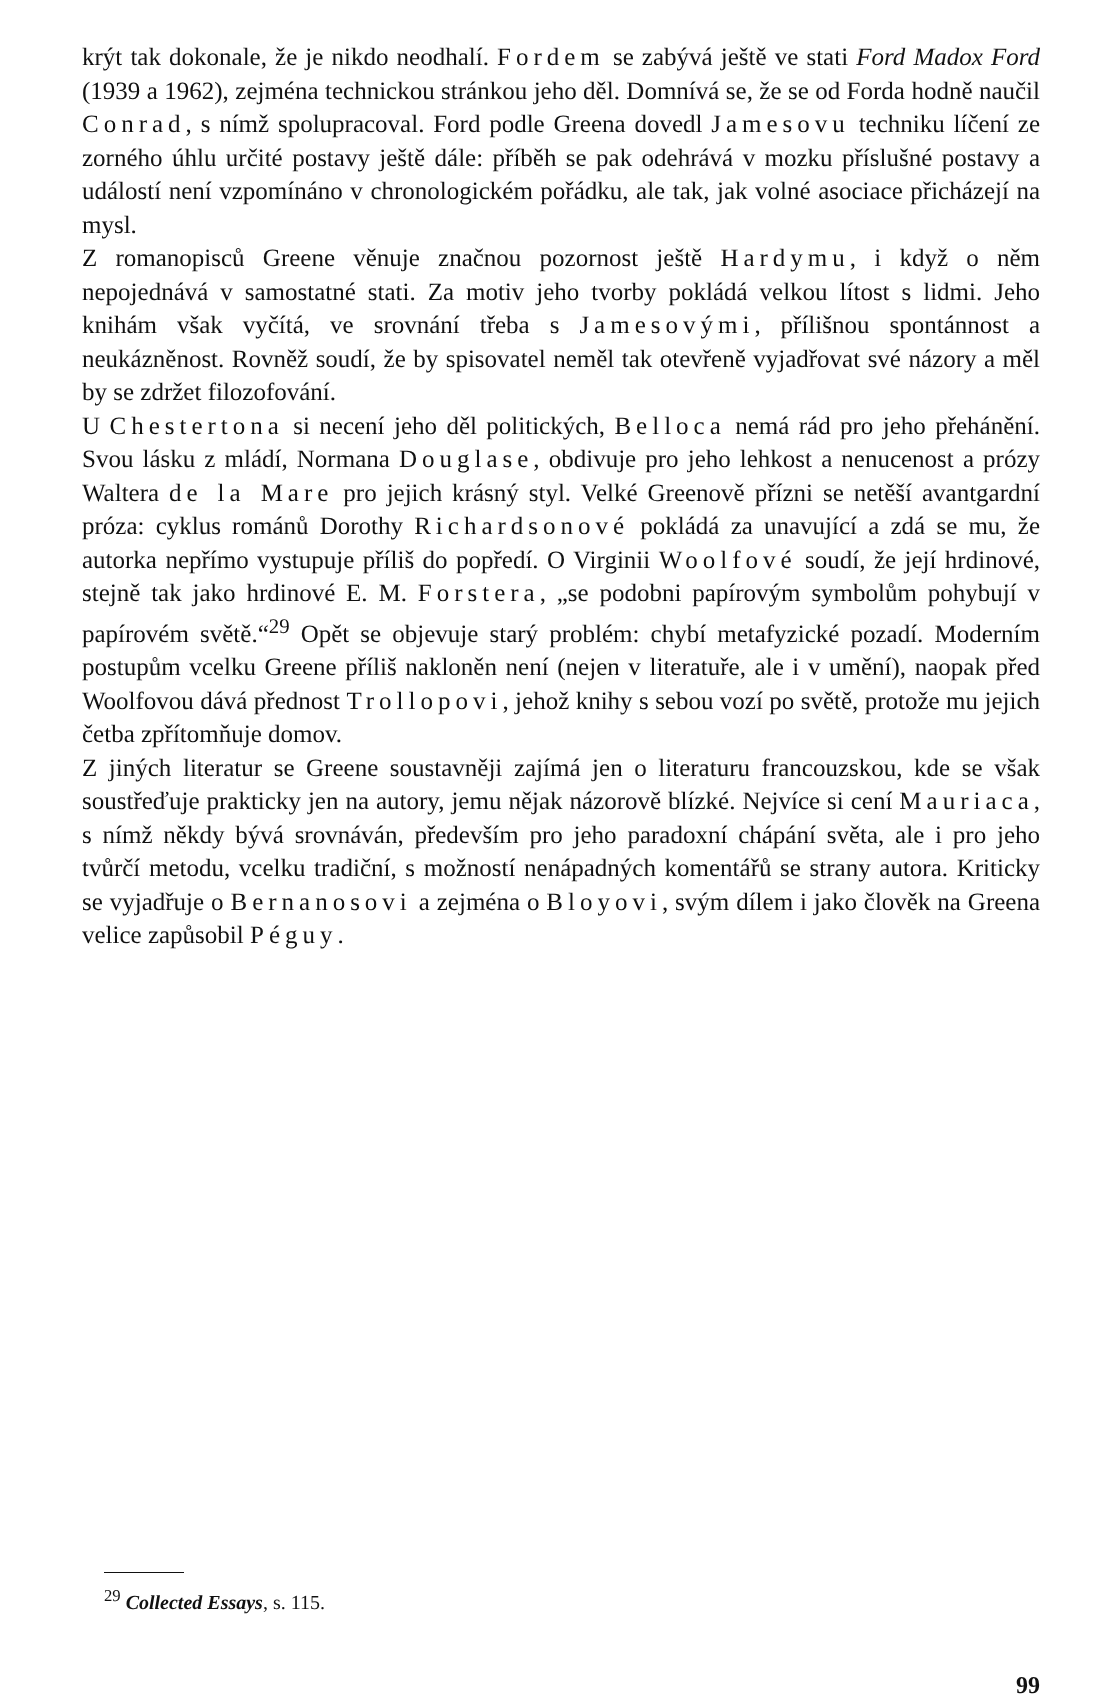krýt tak dokonale, že je nikdo neodhalí. Fordem se zabývá ještě ve stati Ford Madox Ford (1939 a 1962), zejména technickou stránkou jeho děl. Domnívá se, že se od Forda hodně naučil Conrad, s nímž spolupracoval. Ford podle Greena dovedl Jamesovu techniku líčení ze zorného úhlu určité postavy ještě dále: příběh se pak odehrává v mozku příslušné postavy a událostí není vzpomínáno v chronologickém pořádku, ale tak, jak volné asociace přicházejí na mysl.
Z romanopisců Greene věnuje značnou pozornost ještě Hardymu, i když o něm nepojednává v samostatné stati. Za motiv jeho tvorby pokládá velkou lítost s lidmi. Jeho knihám však vyčítá, ve srovnání třeba s Jamesovými, přílišnou spontánnost a neukázněnost. Rovněž soudí, že by spisovatel neměl tak otevřeně vyjadřovat své názory a měl by se zdržet filozofování.
U Chestertona si necení jeho děl politických, Belloca nemá rád pro jeho přehánění. Svou lásku z mládí, Normana Douglase, obdivuje pro jeho lehkost a nenucenost a prózy Waltera de la Mare pro jejich krásný styl. Velké Greenově přízni se netěší avantgardní próza: cyklus románů Dorothy Richardsonové pokládá za unavující a zdá se mu, že autorka nepřímo vystupuje příliš do popředí. O Virginii Woolfové soudí, že její hrdinové, stejně tak jako hrdinové E. M. Forstera, „se podobni papírovým symbolům pohybují v papírovém světě.“<sup>29</sup> Opět se objevuje starý problém: chybí metafyzické pozadí. Moderním postupům vcelku Greene příliš nakloněn není (nejen v literatuře, ale i v umění), naopak před Woolfovou dává přednost Trollopovi, jehož knihy s sebou vozí po světě, protože mu jejich četba zpřítomňuje domov.
Z jiných literatur se Greene soustavněji zajímá jen o literaturu francouzskou, kde se však soustřeďuje prakticky jen na autory, jemu nějak názorově blízké. Nejvíce si cení Mauriaca, s nímž někdy bývá srovnáván, především pro jeho paradoxní chápání světa, ale i pro jeho tvůrčí metodu, vcelku tradiční, s možností nenápadných komentářů se strany autora. Kriticky se vyjadřuje o Bernanosovi a zejména o Bloyovi, svým dílem i jako člověk na Greena velice zapůsobil Péguy.
<sup>29</sup> Collected Essays, s. 115.
99